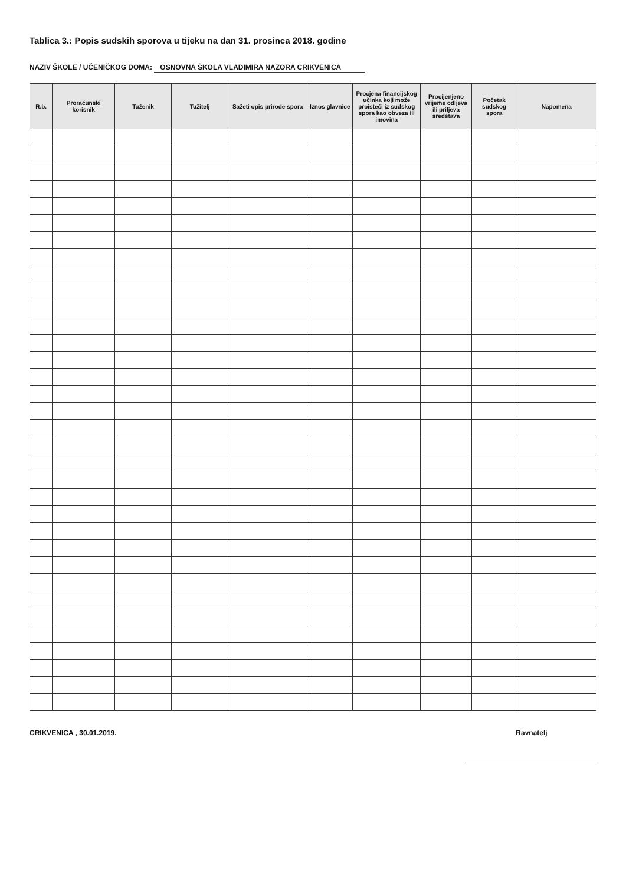Tablica 3.: Popis sudskih sporova u tijeku na dan 31. prosinca 2018. godine
NAZIV ŠKOLE / UČENIČKOG DOMA: OSNOVNA ŠKOLA VLADIMIRA NAZORA CRIKVENICA
| R.b. | Proračunski korisnik | Tuženik | Tužitelj | Sažeti opis prirode spora | Iznos glavnice | Procjena financijskog učinka koji može proisteći iz sudskog spora kao obveza ili imovina | Procijenjeno vrijeme odljeva ili priljeva sredstava | Početak sudskog spora | Napomena |
| --- | --- | --- | --- | --- | --- | --- | --- | --- | --- |
CRIKVENICA , 30.01.2019. Ravnatelj